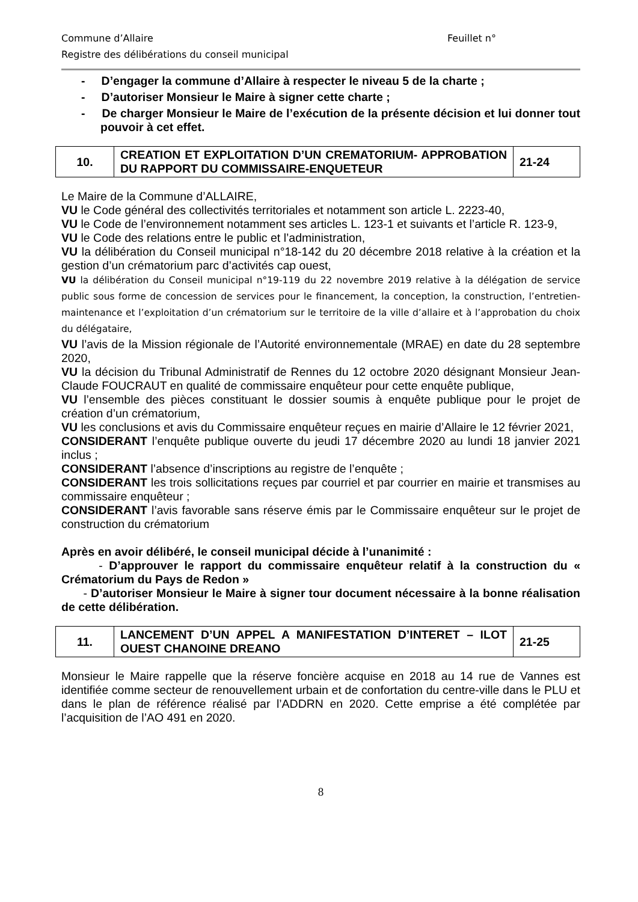Commune d’Allaire Feuillet n°
Registre des délibérations du conseil municipal
- D’engager la commune d’Allaire à respecter le niveau 5 de la charte ;
- D’autoriser Monsieur le Maire à signer cette charte ;
- De charger Monsieur le Maire de l’exécution de la présente décision et lui donner tout pouvoir à cet effet.
| 10. | CREATION ET EXPLOITATION D’UN CREMATORIUM- APPROBATION DU RAPPORT DU COMMISSAIRE-ENQUETEUR | 21-24 |
Le Maire de la Commune d’ALLAIRE,
VU le Code général des collectivités territoriales et notamment son article L. 2223-40,
VU le Code de l’environnement notamment ses articles L. 123-1 et suivants et l’article R. 123-9,
VU le Code des relations entre le public et l’administration,
VU la délibération du Conseil municipal n°18-142 du 20 décembre 2018 relative à la création et la gestion d’un crématorium parc d’activités cap ouest,
VU la délibération du Conseil municipal n°19-119 du 22 novembre 2019 relative à la délégation de service public sous forme de concession de services pour le financement, la conception, la construction, l’entretien-maintenance et l’exploitation d’un crématorium sur le territoire de la ville d’allaire et à l’approbation du choix du délégataire,
VU l’avis de la Mission régionale de l’Autorité environnementale (MRAE) en date du 28 septembre 2020,
VU la décision du Tribunal Administratif de Rennes du 12 octobre 2020 désignant Monsieur Jean-Claude FOUCRAUT en qualité de commissaire enquêteur pour cette enquête publique,
VU l’ensemble des pièces constituant le dossier soumis à enquête publique pour le projet de création d’un crématorium,
VU les conclusions et avis du Commissaire enquêteur reçues en mairie d’Allaire le 12 février 2021,
CONSIDERANT l’enquête publique ouverte du jeudi 17 décembre 2020 au lundi 18 janvier 2021 inclus ;
CONSIDERANT l’absence d’inscriptions au registre de l’enquête ;
CONSIDERANT les trois sollicitations reçues par courriel et par courrier en mairie et transmises au commissaire enquêteur ;
CONSIDERANT l’avis favorable sans réserve émis par le Commissaire enquêteur sur le projet de construction du crématorium
Après en avoir délibéré, le conseil municipal décide à l’unanimité :
- D’approuver le rapport du commissaire enquêteur relatif à la construction du « Crématorium du Pays de Redon »
- D’autoriser Monsieur le Maire à signer tour document nécessaire à la bonne réalisation de cette délibération.
| 11. | LANCEMENT D’UN APPEL A MANIFESTATION D’INTERET – ILOT OUEST CHANOINE DREANO | 21-25 |
Monsieur le Maire rappelle que la réserve foncière acquise en 2018 au 14 rue de Vannes est identifiée comme secteur de renouvellement urbain et de confortation du centre-ville dans le PLU et dans le plan de référence réalisé par l’ADDRN en 2020. Cette emprise a été complétée par l’acquisition de l’AO 491 en 2020.
8